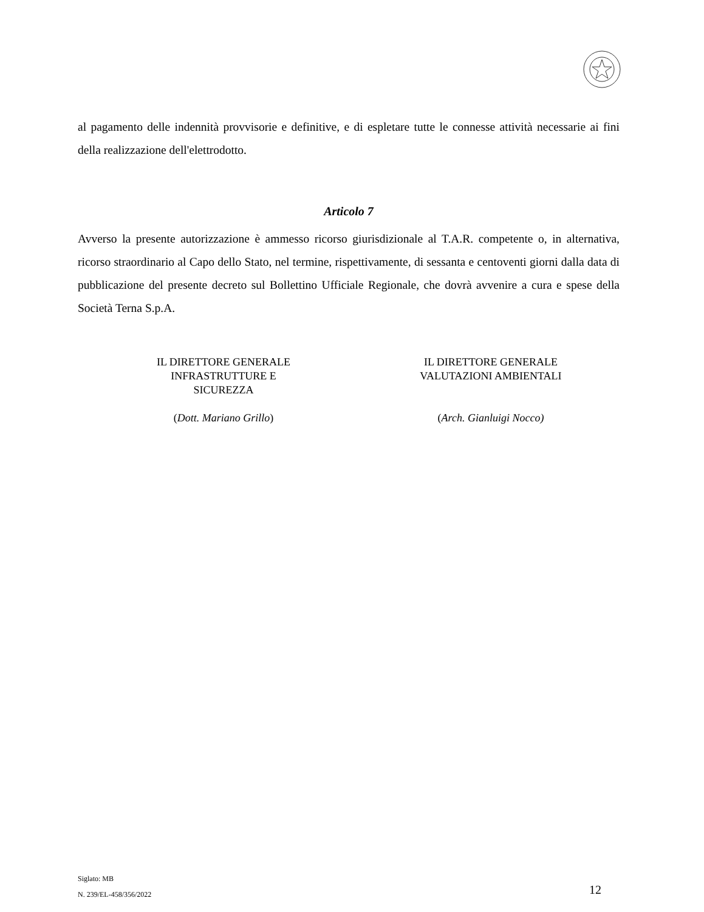al pagamento delle indennità provvisorie e definitive, e di espletare tutte le connesse attività necessarie ai fini della realizzazione dell'elettrodotto.
Articolo 7
Avverso la presente autorizzazione è ammesso ricorso giurisdizionale al T.A.R. competente o, in alternativa, ricorso straordinario al Capo dello Stato, nel termine, rispettivamente, di sessanta e centoventi giorni dalla data di pubblicazione del presente decreto sul Bollettino Ufficiale Regionale, che dovrà avvenire a cura e spese della Società Terna S.p.A.
IL DIRETTORE GENERALE
INFRASTRUTTURE E
SICUREZZA
(Dott. Mariano Grillo)
IL DIRETTORE GENERALE
VALUTAZIONI AMBIENTALI
(Arch. Gianluigi Nocco)
Siglato: MB
N. 239/EL-458/356/2022
12